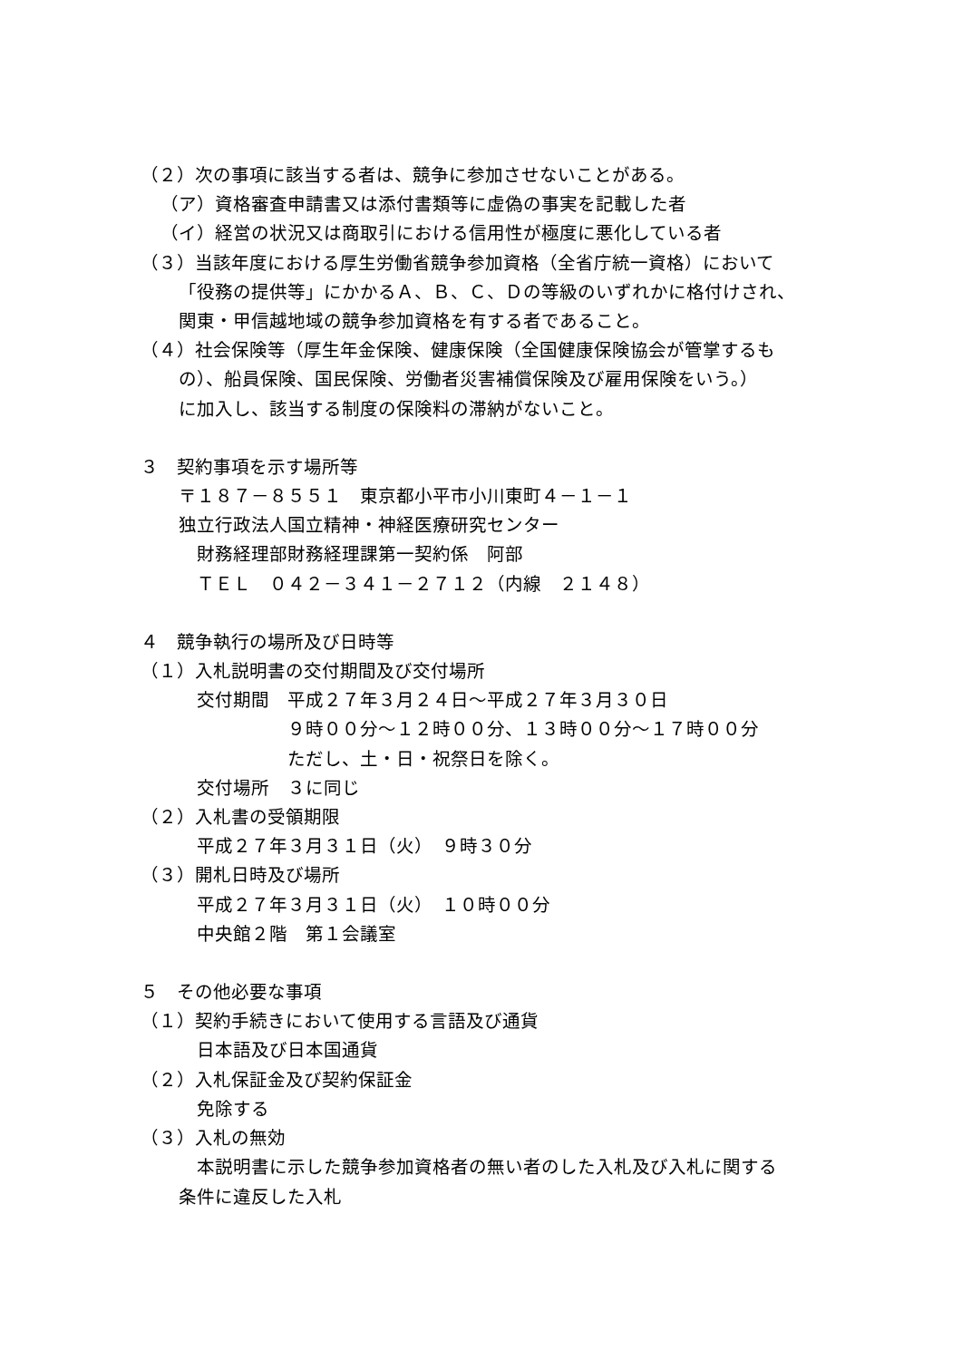（２）次の事項に該当する者は、競争に参加させないことがある。
（ア）資格審査申請書又は添付書類等に虚偽の事実を記載した者
（イ）経営の状況又は商取引における信用性が極度に悪化している者
（３）当該年度における厚生労働省競争参加資格（全省庁統一資格）において
「役務の提供等」にかかるＡ、Ｂ、Ｃ、Ｄの等級のいずれかに格付けされ、
関東・甲信越地域の競争参加資格を有する者であること。
（４）社会保険等（厚生年金保険、健康保険（全国健康保険協会が管掌するも
の）、船員保険、国民保険、労働者災害補償保険及び雇用保険をいう。）
に加入し、該当する制度の保険料の滞納がないこと。
３　契約事項を示す場所等
〒１８７－８５５１　東京都小平市小川東町４－１－１
独立行政法人国立精神・神経医療研究センター
　財務経理部財務経理課第一契約係　阿部
　ＴＥＬ　０４２－３４１－２７１２（内線　２１４８）
４　競争執行の場所及び日時等
（１）入札説明書の交付期間及び交付場所
　交付期間　平成２７年３月２４日～平成２７年３月３０日
　　　　　　９時００分～１２時００分、１３時００分～１７時００分
　　　　　　ただし、土・日・祝祭日を除く。
　交付場所　３に同じ
（２）入札書の受領期限
　平成２７年３月３１日（火）　９時３０分
（３）開札日時及び場所
　平成２７年３月３１日（火）　１０時００分
　中央館２階　第１会議室
５　その他必要な事項
（１）契約手続きにおいて使用する言語及び通貨
　日本語及び日本国通貨
（２）入札保証金及び契約保証金
　免除する
（３）入札の無効
　本説明書に示した競争参加資格者の無い者のした入札及び入札に関する
条件に違反した入札